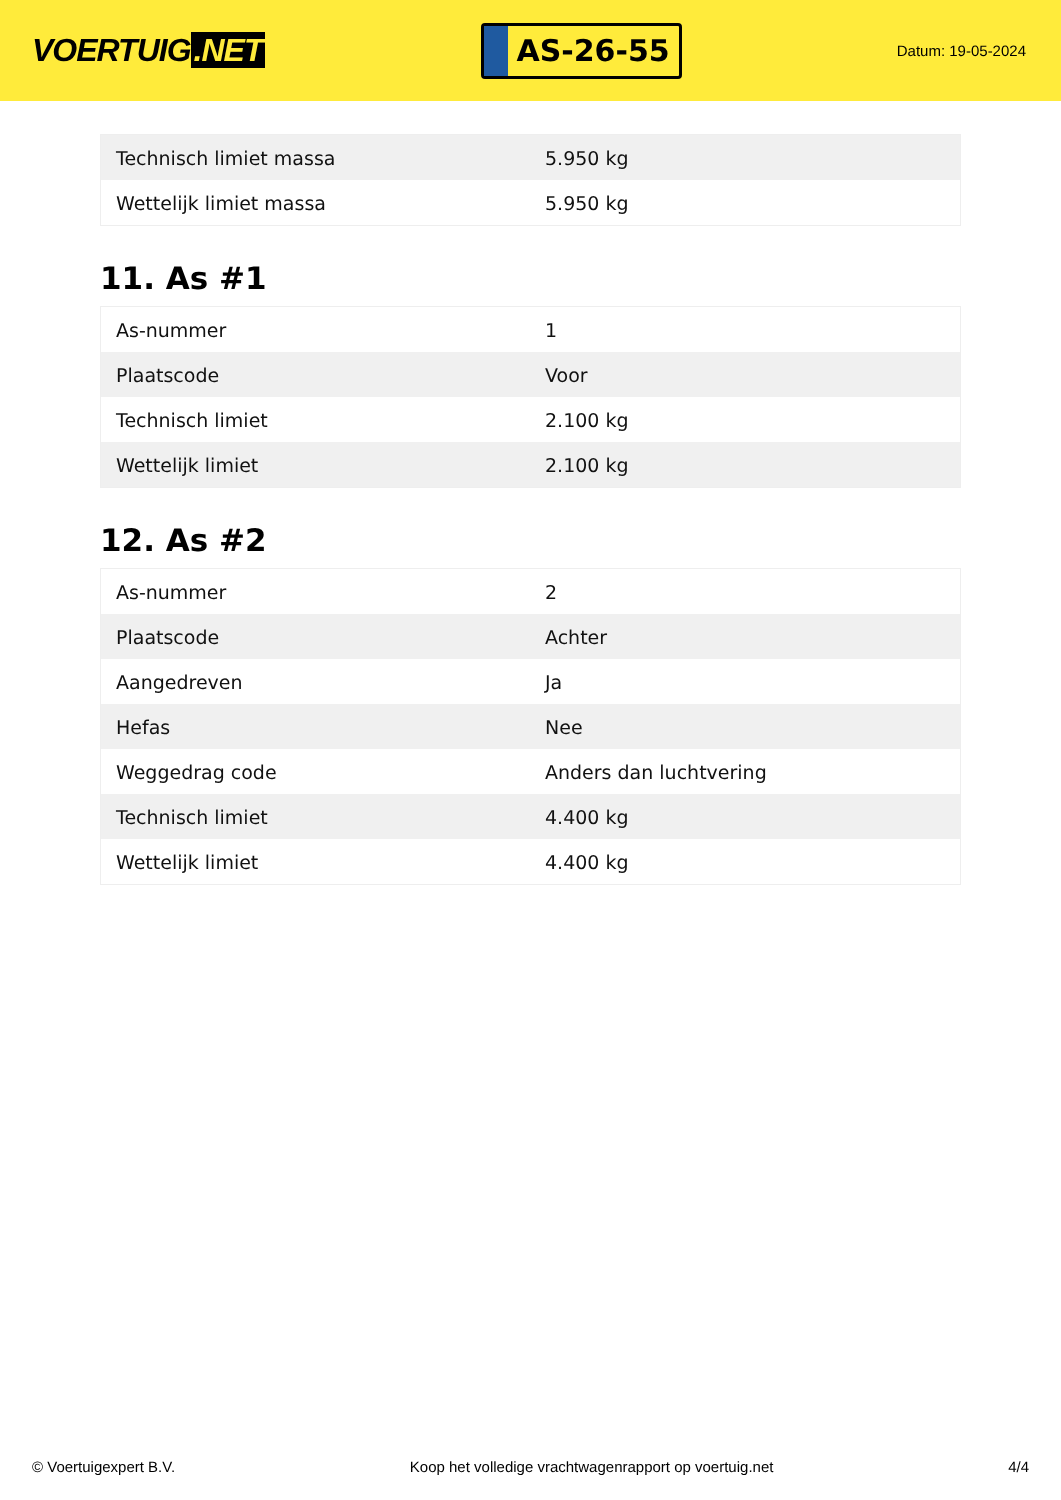VOERTUIG.NET
AS-26-55
Datum: 19-05-2024
| Technisch limiet massa | 5.950 kg |
| Wettelijk limiet massa | 5.950 kg |
11. As #1
| As-nummer | 1 |
| Plaatscode | Voor |
| Technisch limiet | 2.100 kg |
| Wettelijk limiet | 2.100 kg |
12. As #2
| As-nummer | 2 |
| Plaatscode | Achter |
| Aangedreven | Ja |
| Hefas | Nee |
| Weggedrag code | Anders dan luchtvering |
| Technisch limiet | 4.400 kg |
| Wettelijk limiet | 4.400 kg |
© Voertuigexpert B.V. Koop het volledige vrachtwagenrapport op voertuig.net 4/4